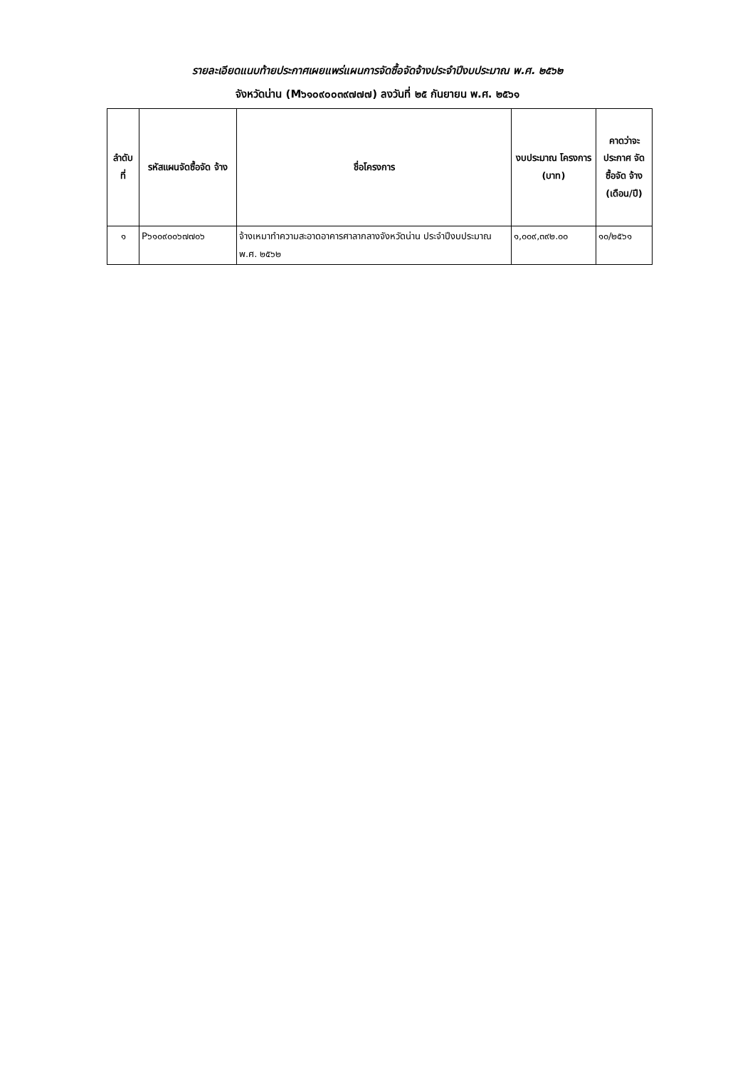รายละเอียดแนบท้ายประกาศเผยแพร่แผนการจัดซื้อจัดจ้างประจำปีงบประมาณ พ.ศ. ๒๕๖๒
จังหวัดน่าน (M๖๑๐๙๐๐๓๙๗๗๗) ลงวันที่ ๒๕ กันยายน พ.ศ. ๒๕๖๑
| ลำดับ ที่ | รหัสแผนจัดซื้อจัด จ้าง | ชื่อโครงการ | งบประมาณ โครงการ (บาท) | คาดว่าจะ ประกาศ จัดซื้อจัด จ้าง (เดือน/ปี) |
| --- | --- | --- | --- | --- |
| ๑ | P๖๑๐๙๐๐๖๗๗๐๖ | จ้างเหมาทำความสะอาดอาคารศาลากลางจังหวัดน่าน ประจำปีงบประมาณ พ.ศ. ๒๕๖๒ | ๑,๐๐๙,๓๙๒.๐๐ | ๑๐/๒๕๖๑ |